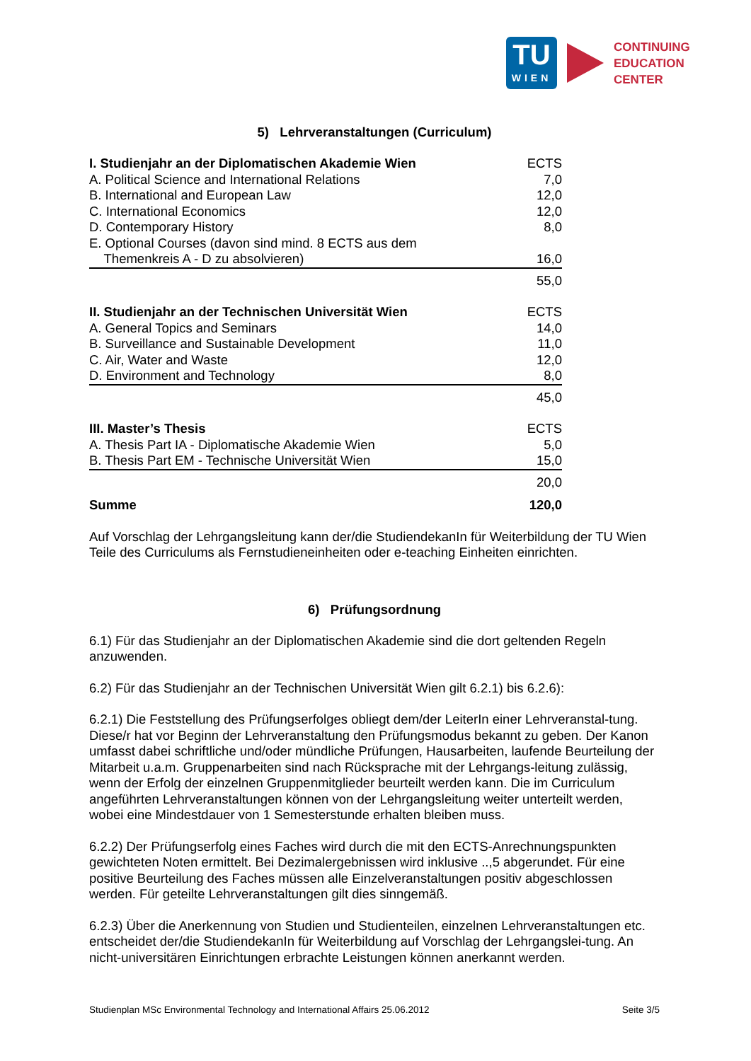TU
WIEN
CONTINUING
EDUCATION
CENTER
5) Lehrveranstaltungen (Curriculum)
| I. Studienjahr an der Diplomatischen Akademie Wien | ECTS |
| A. Political Science and International Relations | 7,0 |
| B. International and European Law | 12,0 |
| C. International Economics | 12,0 |
| D. Contemporary History | 8,0 |
| E. Optional Courses (davon sind mind. 8 ECTS aus dem | |
| Themenkreis A - D zu absolvieren) | 16,0 |
| | 55,0 |
| II. Studienjahr an der Technischen Universität Wien | ECTS |
| A. General Topics and Seminars | 14,0 |
| B. Surveillance and Sustainable Development | 11,0 |
| C. Air, Water and Waste | 12,0 |
| D. Environment and Technology | 8,0 |
| | 45,0 |
| III. Master’s Thesis | ECTS |
| A. Thesis Part IA - Diplomatische Akademie Wien | 5,0 |
| B. Thesis Part EM - Technische Universität Wien | 15,0 |
| | 20,0 |
| Summe | 120,0 |
Auf Vorschlag der Lehrgangsleitung kann der/die StudiendekanIn für Weiterbildung der TU Wien Teile des Curriculums als Fernstudieneinheiten oder e-teaching Einheiten einrichten.
6) Prüfungsordnung
6.1) Für das Studienjahr an der Diplomatischen Akademie sind die dort geltenden Regeln anzuwenden.
6.2) Für das Studienjahr an der Technischen Universität Wien gilt 6.2.1) bis 6.2.6):
6.2.1) Die Feststellung des Prüfungserfolges obliegt dem/der LeiterIn einer Lehrveranstal-tung. Diese/r hat vor Beginn der Lehrveranstaltung den Prüfungsmodus bekannt zu geben. Der Kanon umfasst dabei schriftliche und/oder mündliche Prüfungen, Hausarbeiten, laufende Beurteilung der Mitarbeit u.a.m. Gruppenarbeiten sind nach Rücksprache mit der Lehrgangs-leitung zulässig, wenn der Erfolg der einzelnen Gruppenmitglieder beurteilt werden kann. Die im Curriculum angeführten Lehrveranstaltungen können von der Lehrgangsleitung weiter unterteilt werden, wobei eine Mindestdauer von 1 Semesterstunde erhalten bleiben muss.
6.2.2) Der Prüfungserfolg eines Faches wird durch die mit den ECTS-Anrechnungspunkten gewichteten Noten ermittelt. Bei Dezimalergebnissen wird inklusive ..,5 abgerundet. Für eine positive Beurteilung des Faches müssen alle Einzelveranstaltungen positiv abgeschlossen werden. Für geteilte Lehrveranstaltungen gilt dies sinngemäß.
6.2.3) Über die Anerkennung von Studien und Studienteilen, einzelnen Lehrveranstaltungen etc. entscheidet der/die StudiendekanIn für Weiterbildung auf Vorschlag der Lehrgangslei-tung. An nicht-universitären Einrichtungen erbrachte Leistungen können anerkannt werden.
Studienplan MSc Environmental Technology and International Affairs 25.06.2012 Seite 3/5